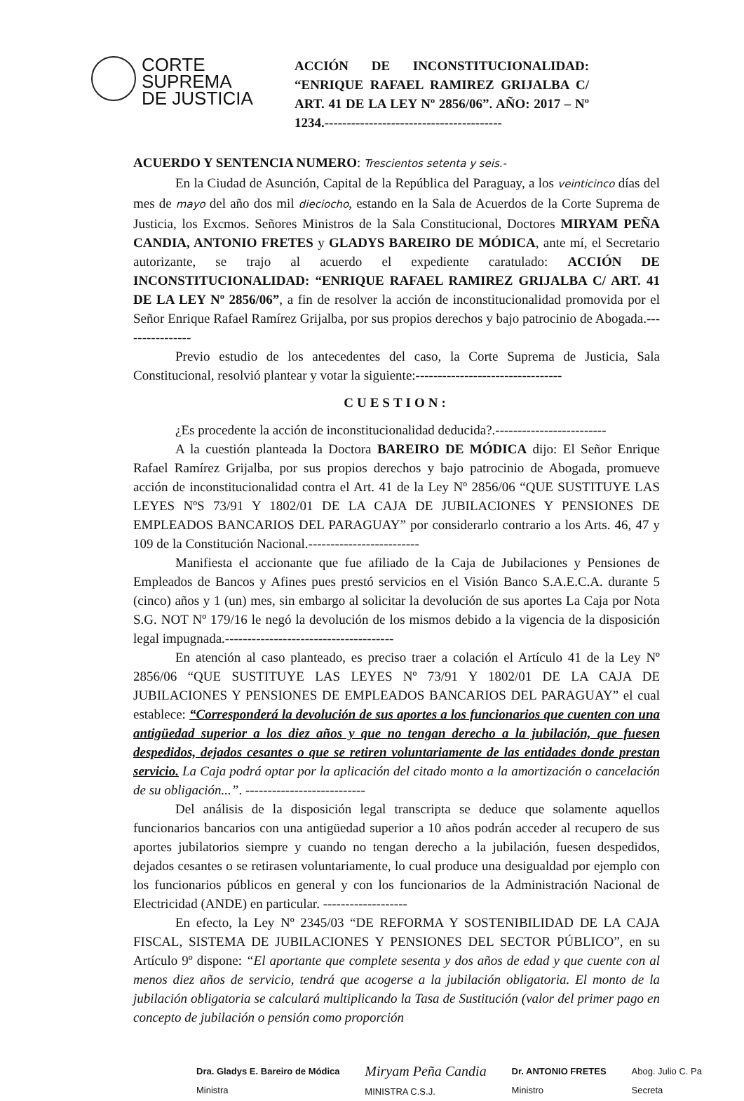CORTE
SUPREMA
DE JUSTICIA
ACCIÓN DE INCONSTITUCIONALIDAD: “ENRIQUE RAFAEL RAMIREZ GRIJALBA C/ ART. 41 DE LA LEY Nº 2856/06”. AÑO: 2017 – Nº 1234.----------------------------------------
ACUERDO Y SENTENCIA NUMERO: Trescientos setenta y seis.-
En la Ciudad de Asunción, Capital de la República del Paraguay, a los veinticinco días del mes de mayo del año dos mil dieciocho, estando en la Sala de Acuerdos de la Corte Suprema de Justicia, los Excmos. Señores Ministros de la Sala Constitucional, Doctores MIRYAM PEÑA CANDIA, ANTONIO FRETES y GLADYS BAREIRO DE MÓDICA, ante mí, el Secretario autorizante, se trajo al acuerdo el expediente caratulado: ACCIÓN DE INCONSTITUCIONALIDAD: “ENRIQUE RAFAEL RAMIREZ GRIJALBA C/ ART. 41 DE LA LEY Nº 2856/06”, a fin de resolver la acción de inconstitucionalidad promovida por el Señor Enrique Rafael Ramírez Grijalba, por sus propios derechos y bajo patrocinio de Abogada.----------------
Previo estudio de los antecedentes del caso, la Corte Suprema de Justicia, Sala Constitucional, resolvió plantear y votar la siguiente:---------------------------------
CUESTION:
¿Es procedente la acción de inconstitucionalidad deducida?.-------------------------
A la cuestión planteada la Doctora BAREIRO DE MÓDICA dijo: El Señor Enrique Rafael Ramírez Grijalba, por sus propios derechos y bajo patrocinio de Abogada, promueve acción de inconstitucionalidad contra el Art. 41 de la Ley Nº 2856/06 “QUE SUSTITUYE LAS LEYES NºS 73/91 Y 1802/01 DE LA CAJA DE JUBILACIONES Y PENSIONES DE EMPLEADOS BANCARIOS DEL PARAGUAY” por considerarlo contrario a los Arts. 46, 47 y 109 de la Constitución Nacional.-------------------------
Manifiesta el accionante que fue afiliado de la Caja de Jubilaciones y Pensiones de Empleados de Bancos y Afines pues prestó servicios en el Visión Banco S.A.E.C.A. durante 5 (cinco) años y 1 (un) mes, sin embargo al solicitar la devolución de sus aportes La Caja por Nota S.G. NOT Nº 179/16 le negó la devolución de los mismos debido a la vigencia de la disposición legal impugnada.--------------------------------------
En atención al caso planteado, es preciso traer a colación el Artículo 41 de la Ley Nº 2856/06 “QUE SUSTITUYE LAS LEYES Nº 73/91 Y 1802/01 DE LA CAJA DE JUBILACIONES Y PENSIONES DE EMPLEADOS BANCARIOS DEL PARAGUAY” el cual establece: “Corresponderá la devolución de sus aportes a los funcionarios que cuenten con una antigüedad superior a los diez años y que no tengan derecho a la jubilación, que fuesen despedidos, dejados cesantes o que se retiren voluntariamente de las entidades donde prestan servicio. La Caja podrá optar por la aplicación del citado monto a la amortización o cancelación de su obligación...”. ---------------------------
Del análisis de la disposición legal transcripta se deduce que solamente aquellos funcionarios bancarios con una antigüedad superior a 10 años podrán acceder al recupero de sus aportes jubilatorios siempre y cuando no tengan derecho a la jubilación, fuesen despedidos, dejados cesantes o se retirasen voluntariamente, lo cual produce una desigualdad por ejemplo con los funcionarios públicos en general y con los funcionarios de la Administración Nacional de Electricidad (ANDE) en particular. -------------------
En efecto, la Ley Nº 2345/03 “DE REFORMA Y SOSTENIBILIDAD DE LA CAJA FISCAL, SISTEMA DE JUBILACIONES Y PENSIONES DEL SECTOR PÚBLICO”, en su Artículo 9º dispone: “El aportante que complete sesenta y dos años de edad y que cuente con al menos diez años de servicio, tendrá que acogerse a la jubilación obligatoria. El monto de la jubilación obligatoria se calculará multiplicando la Tasa de Sustitución (valor del primer pago en concepto de jubilación o pensión como proporción
Dra. Gladys E. Bareiro de Módica
Ministra
Miryam Peña Candia
MINISTRA C.S.J.
Dr. ANTONIO FRETES
Ministro
Abog. Julio C. Pa
Secreta